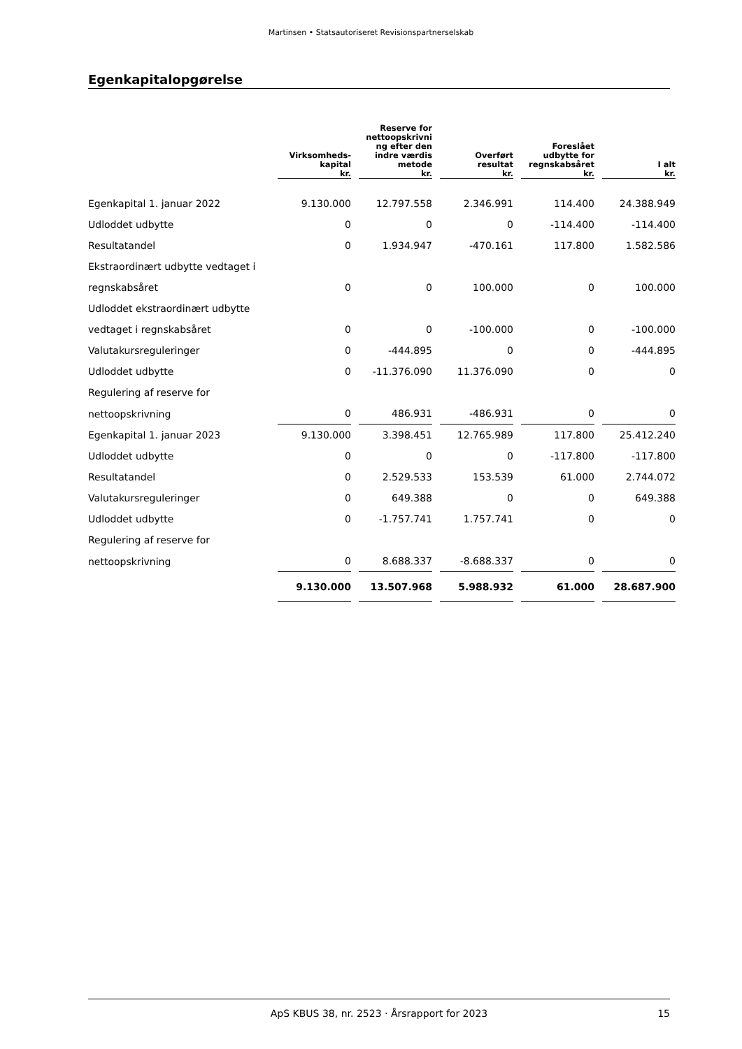Martinsen • Statsautoriseret Revisionspartnerselskab
Egenkapitalopgørelse
| | Virksomheds- kapital kr. | Reserve for nettoopskrivni ng efter den indre værdis metode kr. | Overført resultat kr. | Foreslået udbytte for regnskabsåret kr. | I alt kr. |
| --- | --- | --- | --- | --- | --- |
| Egenkapital 1. januar 2022 | 9.130.000 | 12.797.558 | 2.346.991 | 114.400 | 24.388.949 |
| Udloddet udbytte | 0 | 0 | 0 | -114.400 | -114.400 |
| Resultatandel | 0 | 1.934.947 | -470.161 | 117.800 | 1.582.586 |
| Ekstraordinært udbytte vedtaget i | | | | | |
| regnskabsåret | 0 | 0 | 100.000 | 0 | 100.000 |
| Udloddet ekstraordinært udbytte | | | | | |
| vedtaget i regnskabsåret | 0 | 0 | -100.000 | 0 | -100.000 |
| Valutakursreguleringer | 0 | -444.895 | 0 | 0 | -444.895 |
| Udloddet udbytte | 0 | -11.376.090 | 11.376.090 | 0 | 0 |
| Regulering af reserve for | | | | | |
| nettoopskrivning | 0 | 486.931 | -486.931 | 0 | 0 |
| Egenkapital 1. januar 2023 | 9.130.000 | 3.398.451 | 12.765.989 | 117.800 | 25.412.240 |
| Udloddet udbytte | 0 | 0 | 0 | -117.800 | -117.800 |
| Resultatandel | 0 | 2.529.533 | 153.539 | 61.000 | 2.744.072 |
| Valutakursreguleringer | 0 | 649.388 | 0 | 0 | 649.388 |
| Udloddet udbytte | 0 | -1.757.741 | 1.757.741 | 0 | 0 |
| Regulering af reserve for | | | | | |
| nettoopskrivning | 0 | 8.688.337 | -8.688.337 | 0 | 0 |
| | 9.130.000 | 13.507.968 | 5.988.932 | 61.000 | 28.687.900 |
ApS KBUS 38, nr. 2523 · Årsrapport for 2023 15